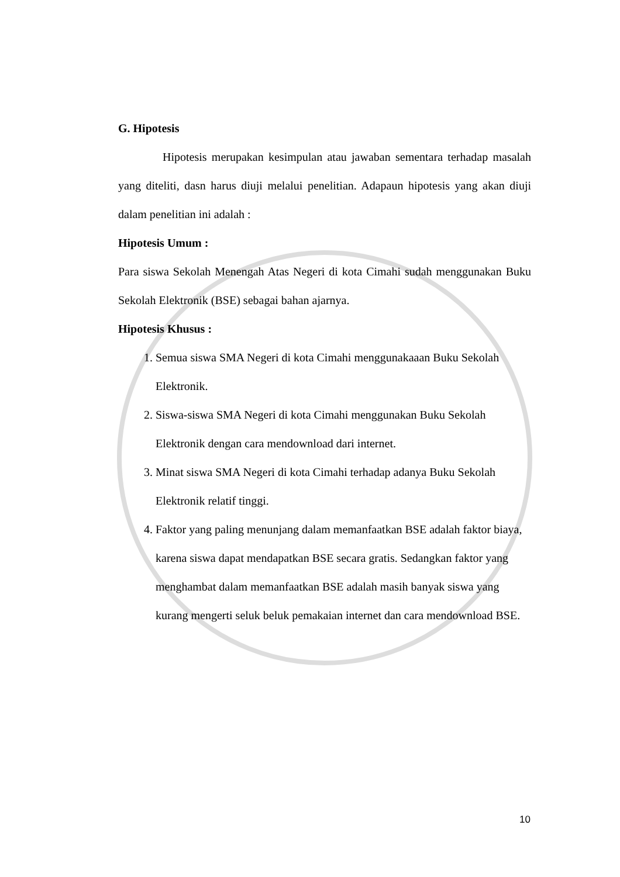G. Hipotesis
Hipotesis merupakan kesimpulan atau jawaban sementara terhadap masalah yang diteliti, dasn harus diuji melalui penelitian. Adapaun hipotesis yang akan diuji dalam penelitian ini adalah :
Hipotesis Umum :
Para siswa Sekolah Menengah Atas Negeri di kota Cimahi sudah menggunakan Buku Sekolah Elektronik (BSE) sebagai bahan ajarnya.
Hipotesis Khusus :
1. Semua siswa SMA Negeri di kota Cimahi menggunakaaan Buku Sekolah Elektronik.
2. Siswa-siswa SMA Negeri di kota Cimahi menggunakan Buku Sekolah Elektronik dengan cara mendownload dari internet.
3. Minat siswa SMA Negeri di kota Cimahi terhadap adanya Buku Sekolah Elektronik relatif tinggi.
4. Faktor yang paling menunjang dalam memanfaatkan BSE adalah faktor biaya, karena siswa dapat mendapatkan BSE secara gratis. Sedangkan faktor yang menghambat dalam memanfaatkan BSE adalah masih banyak siswa yang kurang mengerti seluk beluk pemakaian internet dan cara mendownload BSE.
10